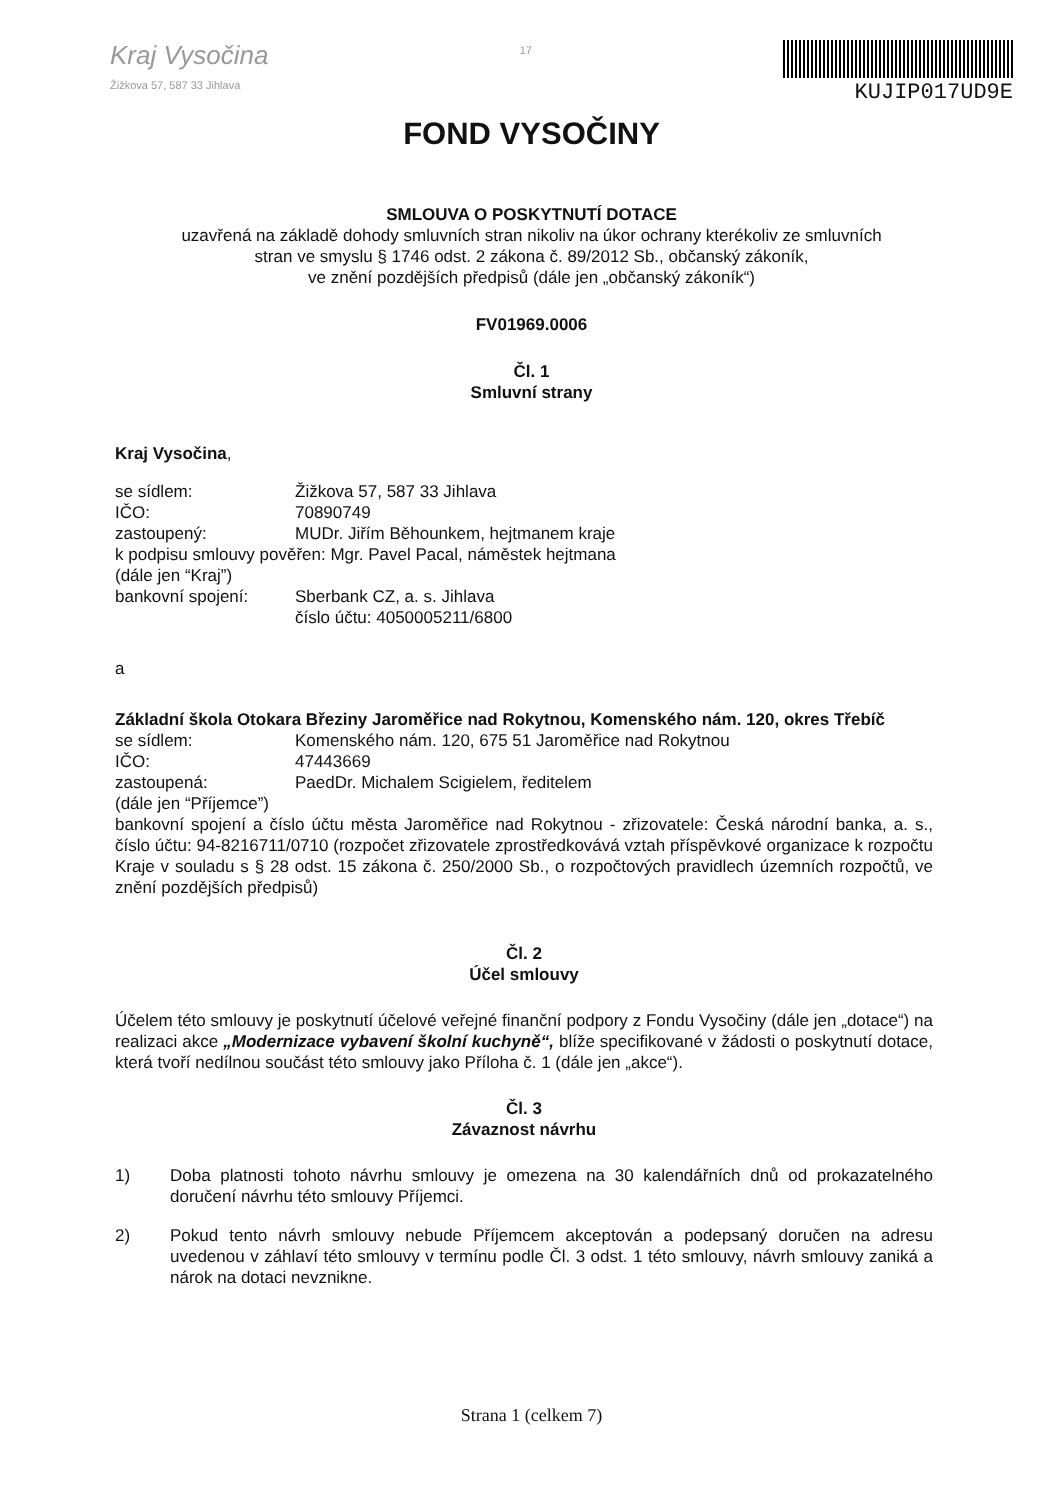Kraj Vysočina
Žižkova 57, 587 33 Jihlava
17
KUJIP017UD9E
FOND VYSOČINY
SMLOUVA O POSKYTNUTÍ DOTACE
uzavřená na základě dohody smluvních stran nikoliv na úkor ochrany kterékoliv ze smluvních
stran ve smyslu § 1746 odst. 2 zákona č. 89/2012 Sb., občanský zákoník,
ve znění pozdějších předpisů (dále jen „občanský zákoník“)
FV01969.0006
Čl. 1
Smluvní strany
Kraj Vysočina,
se sídlem: Žižkova 57, 587 33 Jihlava
IČO: 70890749
zastoupený: MUDr. Jiřím Běhounkem, hejtmanem kraje
k podpisu smlouvy pověřen: Mgr. Pavel Pacal, náměstek hejtmana
(dále jen “Kraj”)
bankovní spojení: Sberbank CZ, a. s. Jihlava
číslo účtu: 4050005211/6800
a
Základní škola Otokara Březiny Jaroměřice nad Rokytnou, Komenského nám. 120, okres Třebíč
se sídlem: Komenského nám. 120, 675 51 Jaroměřice nad Rokytnou
IČO: 47443669
zastoupená: PaedDr. Michalem Scigielem, ředitelem
(dále jen “Příjemce”)
bankovní spojení a číslo účtu města Jaroměřice nad Rokytnou - zřizovatele: Česká národní banka, a. s., číslo účtu: 94-8216711/0710 (rozpočet zřizovatele zprostředkovává vztah příspěvkové organizace k rozpočtu Kraje v souladu s § 28 odst. 15 zákona č. 250/2000 Sb., o rozpočtových pravidlech územních rozpočtů, ve znění pozdějších předpisů)
Čl. 2
Účel smlouvy
Účelem této smlouvy je poskytnutí účelové veřejné finanční podpory z Fondu Vysočiny (dále jen „dotace“) na realizaci akce „Modernizace vybavení školní kuchyně“, blíže specifikované v žádosti o poskytnutí dotace, která tvoří nedílnou součást této smlouvy jako Příloha č. 1 (dále jen „akce“).
Čl. 3
Závaznost návrhu
1) Doba platnosti tohoto návrhu smlouvy je omezena na 30 kalendářních dnů od prokazatelného doručení návrhu této smlouvy Příjemci.
2) Pokud tento návrh smlouvy nebude Příjemcem akceptován a podepsaný doručen na adresu uvedenou v záhlaví této smlouvy v termínu podle Čl. 3 odst. 1 této smlouvy, návrh smlouvy zaniká a nárok na dotaci nevznikne.
Strana 1 (celkem 7)